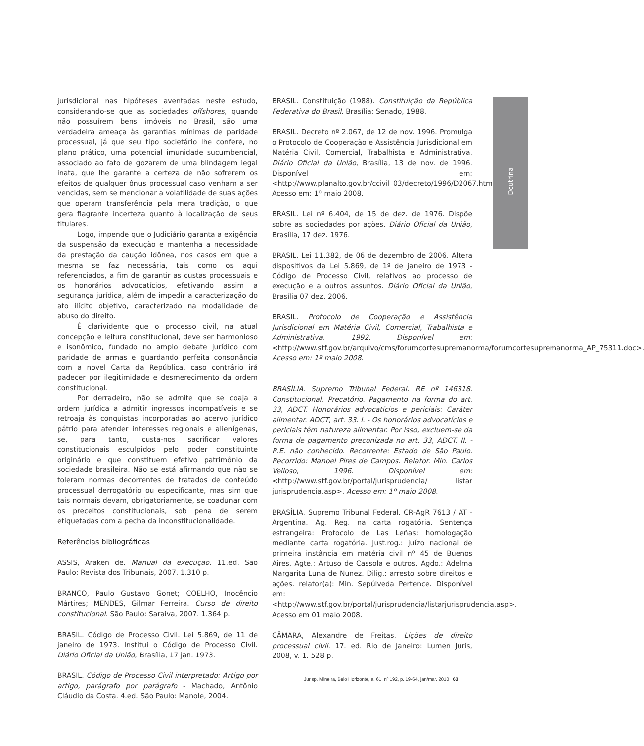jurisdicional nas hipóteses aventadas neste estudo, considerando-se que as sociedades offshores, quando não possuírem bens imóveis no Brasil, são uma verdadeira ameaça às garantias mínimas de paridade processual, já que seu tipo societário lhe confere, no plano prático, uma potencial imunidade sucumbencial, associado ao fato de gozarem de uma blindagem legal inata, que lhe garante a certeza de não sofrerem os efeitos de qualquer ônus processual caso venham a ser vencidas, sem se mencionar a volatilidade de suas ações que operam transferência pela mera tradição, o que gera flagrante incerteza quanto à localização de seus titulares.
Logo, impende que o Judiciário garanta a exigência da suspensão da execução e mantenha a necessidade da prestação da caução idônea, nos casos em que a mesma se faz necessária, tais como os aqui referenciados, a fim de garantir as custas processuais e os honorários advocatícios, efetivando assim a segurança jurídica, além de impedir a caracterização do ato ilícito objetivo, caracterizado na modalidade de abuso do direito.
É clarividente que o processo civil, na atual concepção e leitura constitucional, deve ser harmonioso e isonômico, fundado no amplo debate jurídico com paridade de armas e guardando perfeita consonância com a novel Carta da República, caso contrário irá padecer por ilegitimidade e desmerecimento da ordem constitucional.
Por derradeiro, não se admite que se coaja a ordem jurídica a admitir ingressos incompatíveis e se retroaja às conquistas incorporadas ao acervo jurídico pátrio para atender interesses regionais e alienígenas, se, para tanto, custa-nos sacrificar valores constitucionais esculpidos pelo poder constituinte originário e que constituem efetivo patrimônio da sociedade brasileira. Não se está afirmando que não se toleram normas decorrentes de tratados de conteúdo processual derrogatório ou especificante, mas sim que tais normais devam, obrigatoriamente, se coadunar com os preceitos constitucionais, sob pena de serem etiquetadas com a pecha da inconstitucionalidade.
Referências bibliográficas
ASSIS, Araken de. Manual da execução. 11.ed. São Paulo: Revista dos Tribunais, 2007. 1.310 p.
BRANCO, Paulo Gustavo Gonet; COELHO, Inocêncio Mártires; MENDES, Gilmar Ferreira. Curso de direito constitucional. São Paulo: Saraiva, 2007. 1.364 p.
BRASIL. Código de Processo Civil. Lei 5.869, de 11 de janeiro de 1973. Institui o Código de Processo Civil. Diário Oficial da União, Brasília, 17 jan. 1973.
BRASIL. Código de Processo Civil interpretado: Artigo por artigo, parágrafo por parágrafo - Machado, Antônio Cláudio da Costa. 4.ed. São Paulo: Manole, 2004.
BRASIL. Constituição (1988). Constituição da República Federativa do Brasil. Brasília: Senado, 1988.
BRASIL. Decreto nº 2.067, de 12 de nov. 1996. Promulga o Protocolo de Cooperação e Assistência Jurisdicional em Matéria Civil, Comercial, Trabalhista e Administrativa. Diário Oficial da União, Brasília, 13 de nov. de 1996. Disponível em: <http://www.planalto.gov.br/ccivil_03/decreto/1996/D2067.htm>. Acesso em: 1º maio 2008.
BRASIL. Lei nº 6.404, de 15 de dez. de 1976. Dispõe sobre as sociedades por ações. Diário Oficial da União, Brasília, 17 dez. 1976.
BRASIL. Lei 11.382, de 06 de dezembro de 2006. Altera dispositivos da Lei 5.869, de 1º de janeiro de 1973 - Código de Processo Civil, relativos ao processo de execução e a outros assuntos. Diário Oficial da União, Brasília 07 dez. 2006.
BRASIL. Protocolo de Cooperação e Assistência Jurisdicional em Matéria Civil, Comercial, Trabalhista e Administrativa. 1992. Disponível em: <http://www.stf.gov.br/arquivo/cms/forumcortesupremanorma/forumcortesupremanorma_AP_75311.doc>. Acesso em: 1º maio 2008.
BRASÍLIA. Supremo Tribunal Federal. RE nº 146318. Constitucional. Precatório. Pagamento na forma do art. 33, ADCT. Honorários advocatícios e periciais: Caráter alimentar. ADCT, art. 33. I. - Os honorários advocatícios e periciais têm natureza alimentar. Por isso, excluem-se da forma de pagamento preconizada no art. 33, ADCT. II. - R.E. não conhecido. Recorrente: Estado de São Paulo. Recorrido: Manoel Pires de Campos. Relator. Min. Carlos Velloso, 1996. Disponível em: <http://www.stf.gov.br/portal/jurisprudencia/ listar jurisprudencia.asp>. Acesso em: 1º maio 2008.
BRASÍLIA. Supremo Tribunal Federal. CR-AgR 7613 / AT - Argentina. Ag. Reg. na carta rogatória. Sentença estrangeira: Protocolo de Las Leñas: homologação mediante carta rogatória. Just.rog.: juízo nacional de primeira instância em matéria civil nº 45 de Buenos Aires. Agte.: Artuso de Cassola e outros. Agdo.: Adelma Margarita Luna de Nunez. Dilig.: arresto sobre direitos e ações. relator(a): Min. Sepúlveda Pertence. Disponível em: <http://www.stf.gov.br/portal/jurisprudencia/listarjurisprudencia.asp>. Acesso em 01 maio 2008.
CÂMARA, Alexandre de Freitas. Lições de direito processual civil. 17. ed. Rio de Janeiro: Lumen Juris, 2008, v. 1. 528 p.
Doutrina
Jurisp. Mineira, Belo Horizonte, a. 61, nº 192, p. 19-64, jan/mar. 2010 | 63